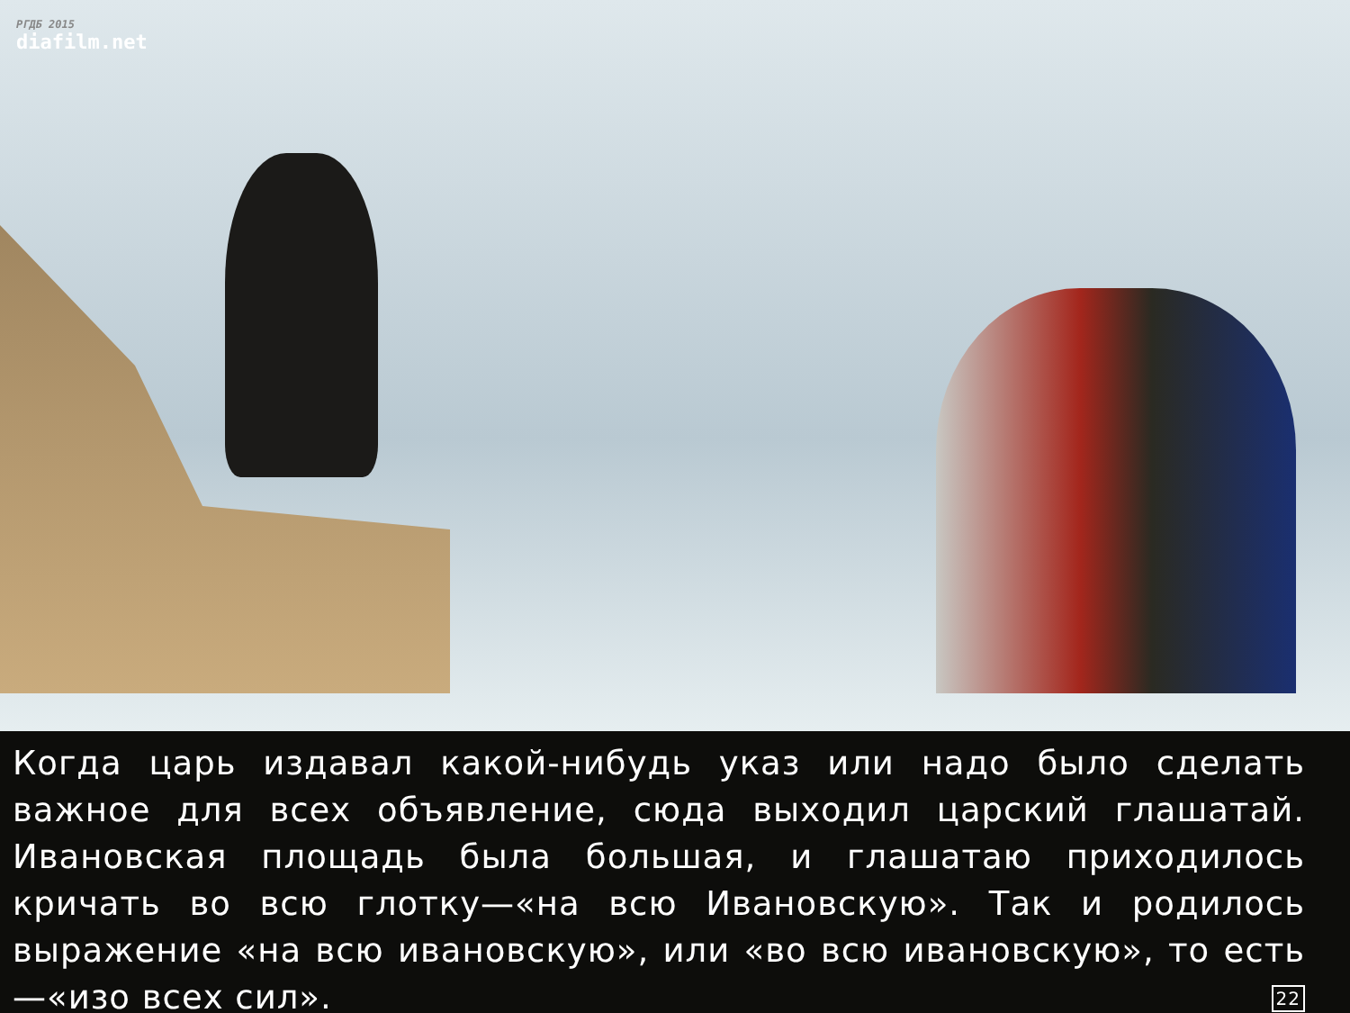РГДБ 2015
diafilm.net
Когда царь издавал какой-нибудь указ или надо было сделать важное для всех объявление, сюда выходил царский глашатай. Ивановская площадь была большая, и глашатаю приходилось кричать во всю глотку—«на всю Ивановскую». Так и родилось выражение «на всю ивановскую», или «во всю ивановскую», то есть—«изо всех сил». 22